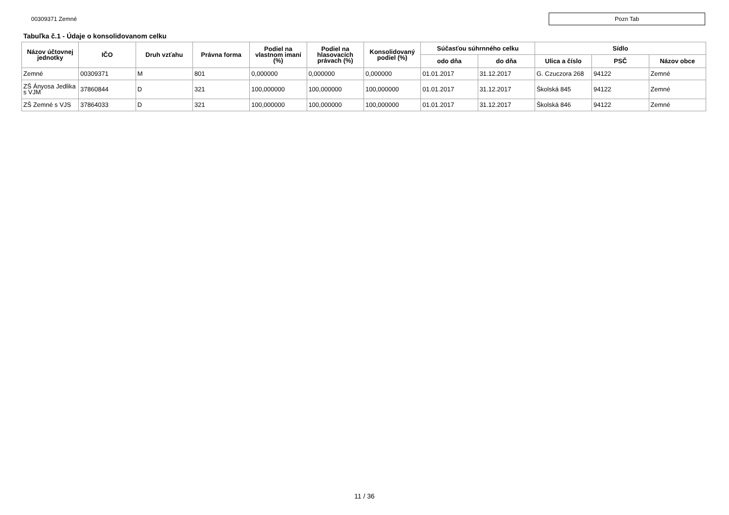00309371 Zemné
Pozn Tab
Tabuľka č.1 - Údaje o konsolidovanom celku
| Názov účtovnej jednotky | IČO | Druh vzťahu | Právna forma | Podiel na vlastnom imaní (%) | Podiel na hlasovacích právach (%) | Konsolidovaný podiel (%) | Súčasťou súhrnného celku | | Sídlo | | |
| --- | --- | --- | --- | --- | --- | --- | --- | --- | --- | --- | --- |
| | | | | | | | odo dňa | do dňa | Ulica a číslo | PSČ | Názov obce |
| Zemné | 00309371 | M | 801 | 0,000000 | 0,000000 | 0,000000 | 01.01.2017 | 31.12.2017 | G. Czuczora 268 | 94122 | Zemné |
| ZŠ Ányosa Jedlika s VJM | 37860844 | D | 321 | 100,000000 | 100,000000 | 100,000000 | 01.01.2017 | 31.12.2017 | Školská 845 | 94122 | Zemné |
| ZŠ Zemné s VJS | 37864033 | D | 321 | 100,000000 | 100,000000 | 100,000000 | 01.01.2017 | 31.12.2017 | Školská 846 | 94122 | Zemné |
11 / 36